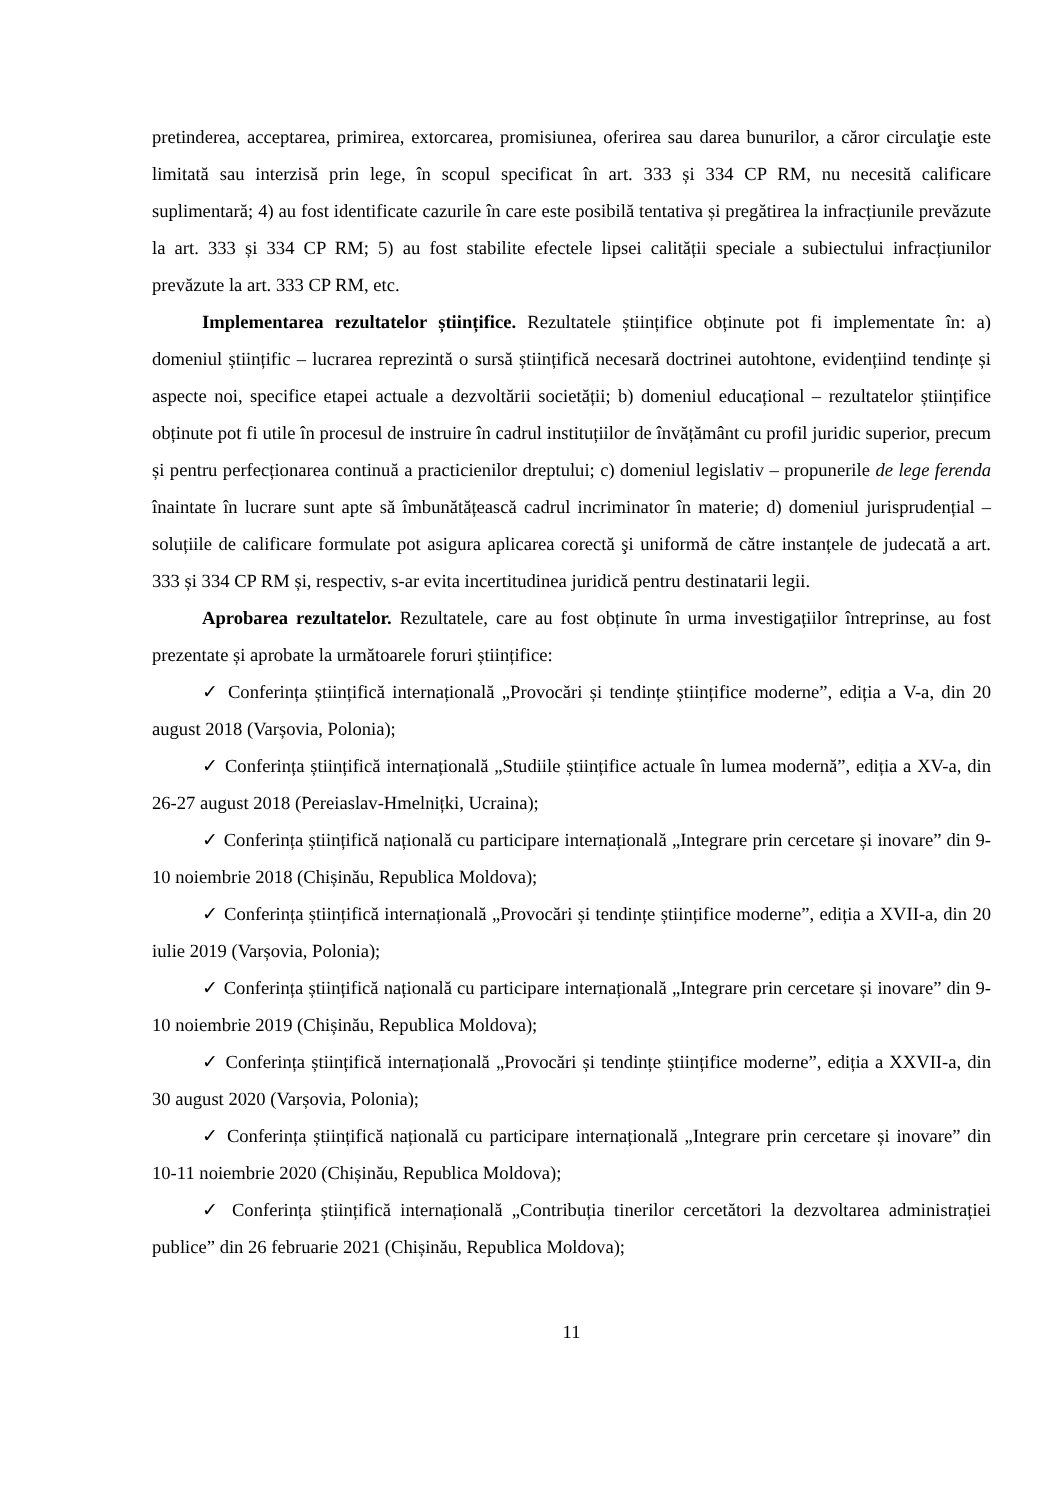pretinderea, acceptarea, primirea, extorcarea, promisiunea, oferirea sau darea bunurilor, a căror circulaţie este limitată sau interzisă prin lege, în scopul specificat în art. 333 și 334 CP RM, nu necesită calificare suplimentară; 4) au fost identificate cazurile în care este posibilă tentativa și pregătirea la infracțiunile prevăzute la art. 333 și 334 CP RM; 5) au fost stabilite efectele lipsei calității speciale a subiectului infracțiunilor prevăzute la art. 333 CP RM, etc.
Implementarea rezultatelor științifice. Rezultatele științifice obținute pot fi implementate în: a) domeniul științific – lucrarea reprezintă o sursă științifică necesară doctrinei autohtone, evidențiind tendințe și aspecte noi, specifice etapei actuale a dezvoltării societății; b) domeniul educațional – rezultatelor științifice obținute pot fi utile în procesul de instruire în cadrul instituțiilor de învățământ cu profil juridic superior, precum și pentru perfecționarea continuă a practicienilor dreptului; c) domeniul legislativ – propunerile de lege ferenda înaintate în lucrare sunt apte să îmbunătățească cadrul incriminator în materie; d) domeniul jurisprudențial – soluțiile de calificare formulate pot asigura aplicarea corectă şi uniformă de către instanțele de judecată a art. 333 și 334 CP RM și, respectiv, s-ar evita incertitudinea juridică pentru destinatarii legii.
Aprobarea rezultatelor. Rezultatele, care au fost obținute în urma investigațiilor întreprinse, au fost prezentate și aprobate la următoarele foruri științifice:
✓ Conferința științifică internațională „Provocări și tendințe științifice moderne”, ediția a V-a, din 20 august 2018 (Varșovia, Polonia);
✓ Conferința științifică internațională „Studiile științifice actuale în lumea modernă”, ediția a XV-a, din 26-27 august 2018 (Pereiaslav-Hmelnițki, Ucraina);
✓ Conferința științifică națională cu participare internațională „Integrare prin cercetare și inovare” din 9-10 noiembrie 2018 (Chișinău, Republica Moldova);
✓ Conferința științifică internațională „Provocări și tendințe științifice moderne”, ediția a XVII-a, din 20 iulie 2019 (Varșovia, Polonia);
✓ Conferința științifică națională cu participare internațională „Integrare prin cercetare și inovare” din 9-10 noiembrie 2019 (Chișinău, Republica Moldova);
✓ Conferința științifică internațională „Provocări și tendințe științifice moderne”, ediția a XXVII-a, din 30 august 2020 (Varșovia, Polonia);
✓ Conferința științifică națională cu participare internațională „Integrare prin cercetare și inovare” din 10-11 noiembrie 2020 (Chișinău, Republica Moldova);
✓ Conferința științifică internațională „Contribuția tinerilor cercetători la dezvoltarea administrației publice” din 26 februarie 2021 (Chișinău, Republica Moldova);
11